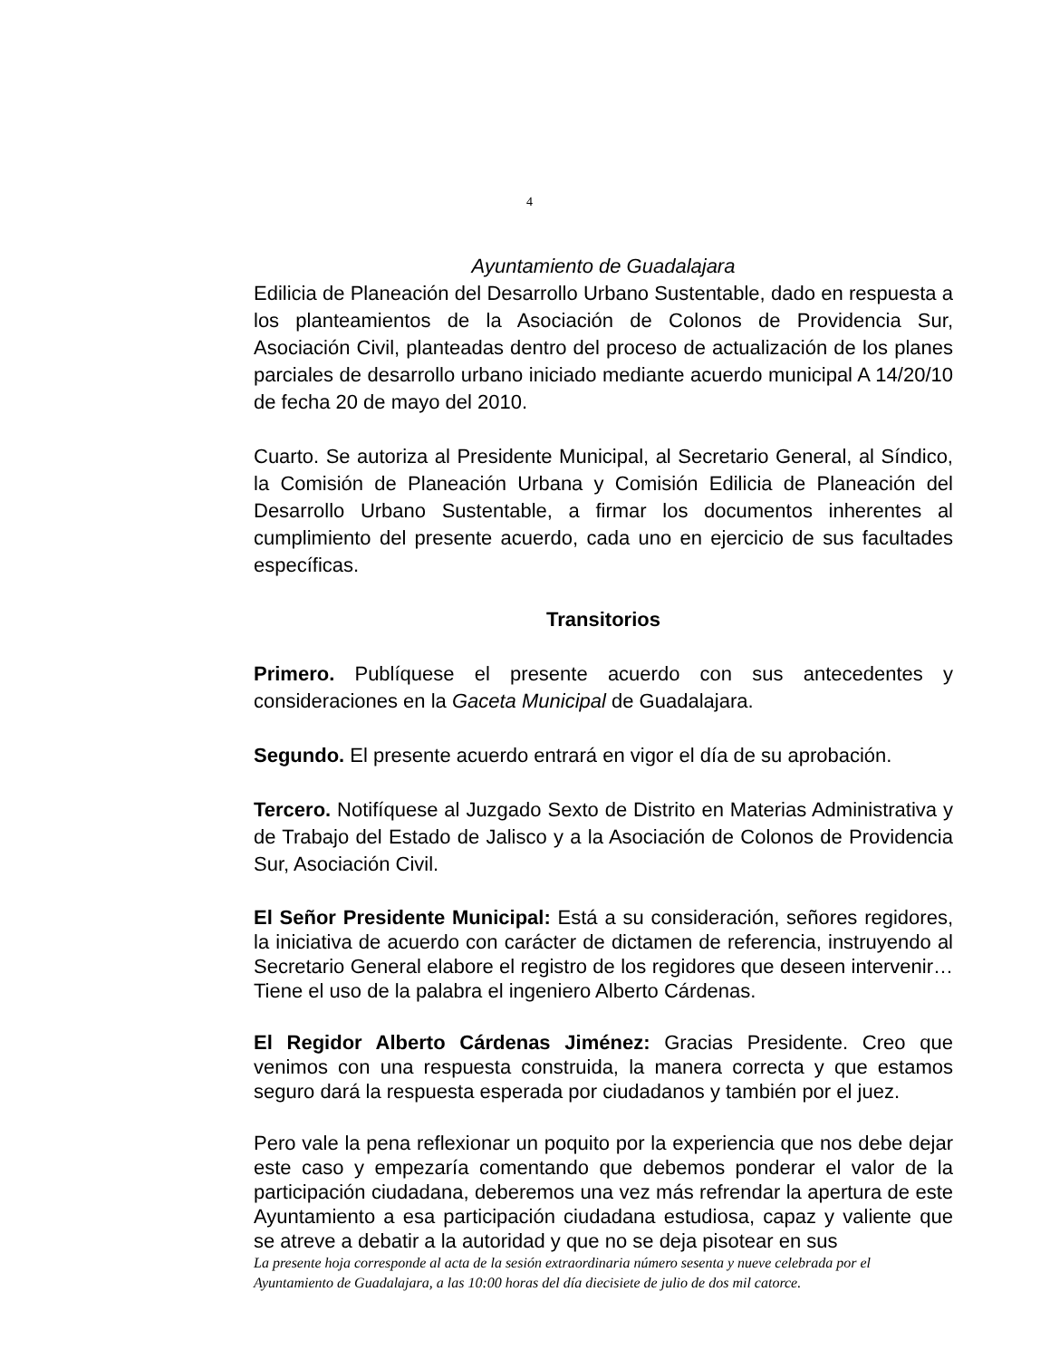4
Ayuntamiento de Guadalajara
Edilicia de Planeación del Desarrollo Urbano Sustentable, dado en respuesta a los planteamientos de la Asociación de Colonos de Providencia Sur, Asociación Civil, planteadas dentro del proceso de actualización de los planes parciales de desarrollo urbano iniciado mediante acuerdo municipal A 14/20/10 de fecha 20 de mayo del 2010.
Cuarto. Se autoriza al Presidente Municipal, al Secretario General, al Síndico, la Comisión de Planeación Urbana y Comisión Edilicia de Planeación del Desarrollo Urbano Sustentable, a firmar los documentos inherentes al cumplimiento del presente acuerdo, cada uno en ejercicio de sus facultades específicas.
Transitorios
Primero. Publíquese el presente acuerdo con sus antecedentes y consideraciones en la Gaceta Municipal de Guadalajara.
Segundo. El presente acuerdo entrará en vigor el día de su aprobación.
Tercero. Notifíquese al Juzgado Sexto de Distrito en Materias Administrativa y de Trabajo del Estado de Jalisco y a la Asociación de Colonos de Providencia Sur, Asociación Civil.
El Señor Presidente Municipal: Está a su consideración, señores regidores, la iniciativa de acuerdo con carácter de dictamen de referencia, instruyendo al Secretario General elabore el registro de los regidores que deseen intervenir… Tiene el uso de la palabra el ingeniero Alberto Cárdenas.
El Regidor Alberto Cárdenas Jiménez: Gracias Presidente. Creo que venimos con una respuesta construida, la manera correcta y que estamos seguro dará la respuesta esperada por ciudadanos y también por el juez.
Pero vale la pena reflexionar un poquito por la experiencia que nos debe dejar este caso y empezaría comentando que debemos ponderar el valor de la participación ciudadana, deberemos una vez más refrendar la apertura de este Ayuntamiento a esa participación ciudadana estudiosa, capaz y valiente que se atreve a debatir a la autoridad y que no se deja pisotear en sus
La presente hoja corresponde al acta de la sesión extraordinaria número sesenta y nueve celebrada por el Ayuntamiento de Guadalajara, a las 10:00 horas del día diecisiete de julio de dos mil catorce.